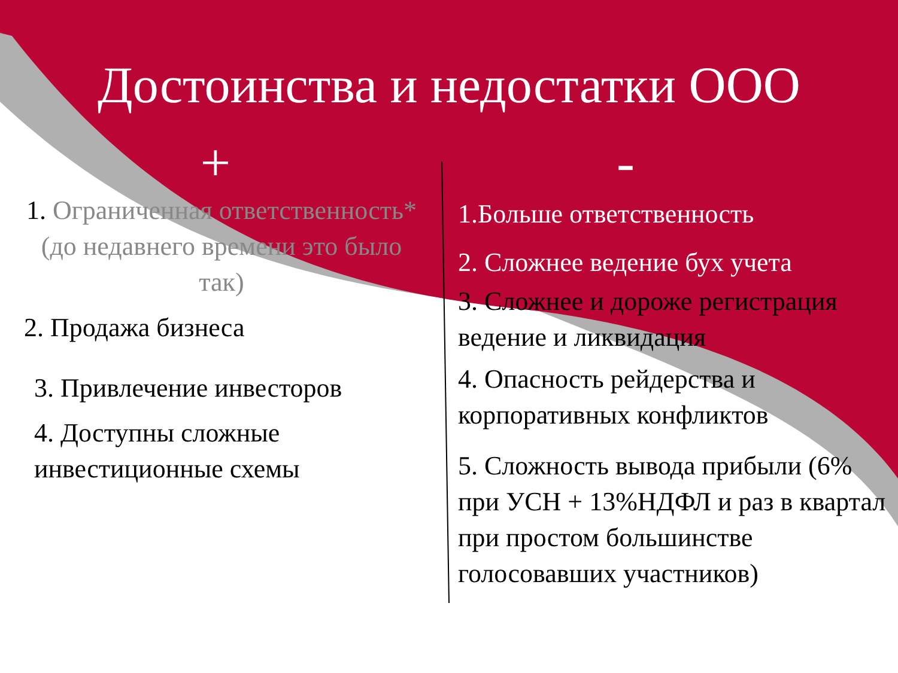Достоинства и недостатки ООО
+
1. Ограниченная ответственность*
(до недавнего времени это было
так)
2. Продажа бизнеса
3. Привлечение инвесторов
4. Доступны сложные
инвестиционные схемы
-
1.Больше ответственность
2. Сложнее ведение бух учета
3. Сложнее и дороже регистрация ведение и ликвидация
4. Опасность рейдерства и
корпоративных конфликтов
5. Сложность вывода прибыли (6% при УСН + 13%НДФЛ и раз в квартал при простом большинстве голосовавших участников)